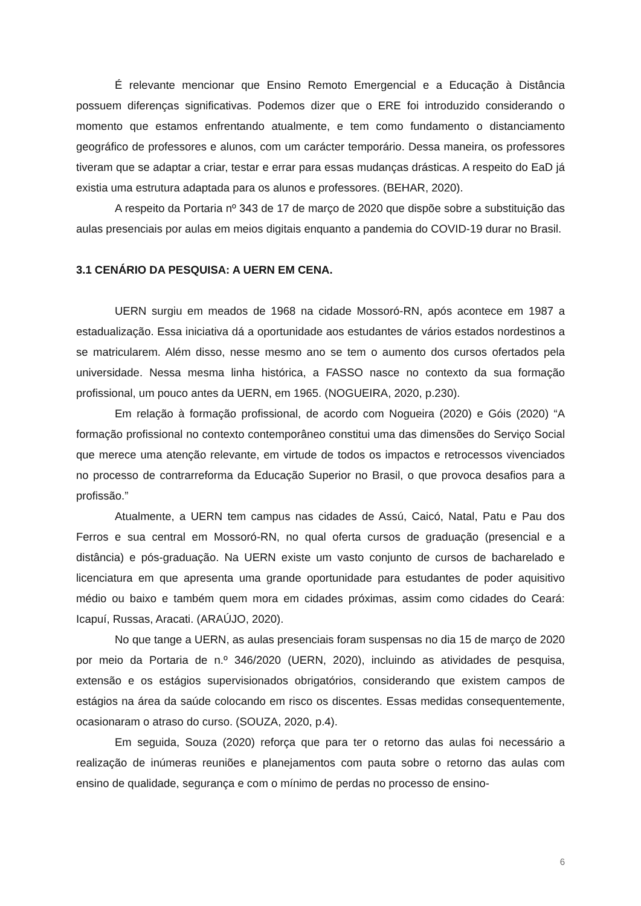É relevante mencionar que Ensino Remoto Emergencial e a Educação à Distância possuem diferenças significativas. Podemos dizer que o ERE foi introduzido considerando o momento que estamos enfrentando atualmente, e tem como fundamento o distanciamento geográfico de professores e alunos, com um carácter temporário. Dessa maneira, os professores tiveram que se adaptar a criar, testar e errar para essas mudanças drásticas. A respeito do EaD já existia uma estrutura adaptada para os alunos e professores. (BEHAR, 2020).
A respeito da Portaria nº 343 de 17 de março de 2020 que dispõe sobre a substituição das aulas presenciais por aulas em meios digitais enquanto a pandemia do COVID-19 durar no Brasil.
3.1 CENÁRIO DA PESQUISA: A UERN EM CENA.
UERN surgiu em meados de 1968 na cidade Mossoró-RN, após acontece em 1987 a estadualização. Essa iniciativa dá a oportunidade aos estudantes de vários estados nordestinos a se matricularem. Além disso, nesse mesmo ano se tem o aumento dos cursos ofertados pela universidade. Nessa mesma linha histórica, a FASSO nasce no contexto da sua formação profissional, um pouco antes da UERN, em 1965. (NOGUEIRA, 2020, p.230).
Em relação à formação profissional, de acordo com Nogueira (2020) e Góis (2020) “A formação profissional no contexto contemporâneo constitui uma das dimensões do Serviço Social que merece uma atenção relevante, em virtude de todos os impactos e retrocessos vivenciados no processo de contrarreforma da Educação Superior no Brasil, o que provoca desafios para a profissão.”
Atualmente, a UERN tem campus nas cidades de Assú, Caicó, Natal, Patu e Pau dos Ferros e sua central em Mossoró-RN, no qual oferta cursos de graduação (presencial e a distância) e pós-graduação. Na UERN existe um vasto conjunto de cursos de bacharelado e licenciatura em que apresenta uma grande oportunidade para estudantes de poder aquisitivo médio ou baixo e também quem mora em cidades próximas, assim como cidades do Ceará: Icapuí, Russas, Aracati. (ARAÚJO, 2020).
No que tange a UERN, as aulas presenciais foram suspensas no dia 15 de março de 2020 por meio da Portaria de n.º 346/2020 (UERN, 2020), incluindo as atividades de pesquisa, extensão e os estágios supervisionados obrigatórios, considerando que existem campos de estágios na área da saúde colocando em risco os discentes. Essas medidas consequentemente, ocasionaram o atraso do curso. (SOUZA, 2020, p.4).
Em seguida, Souza (2020) reforça que para ter o retorno das aulas foi necessário a realização de inúmeras reuniões e planejamentos com pauta sobre o retorno das aulas com ensino de qualidade, segurança e com o mínimo de perdas no processo de ensino-
6